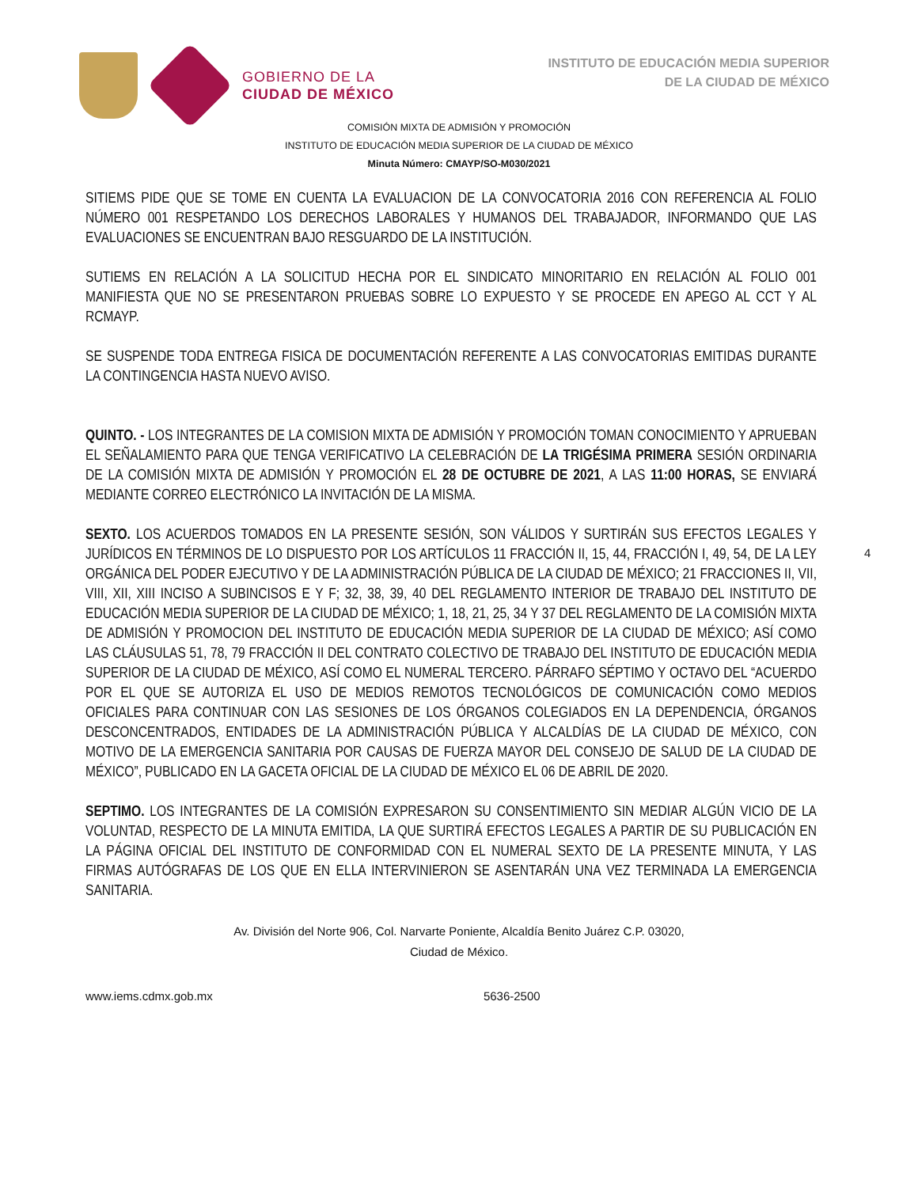GOBIERNO DE LA
CIUDAD DE MÉXICO
INSTITUTO DE EDUCACIÓN MEDIA SUPERIOR
DE LA CIUDAD DE MÉXICO
COMISIÓN MIXTA DE ADMISIÓN Y PROMOCIÓN
INSTITUTO DE EDUCACIÓN MEDIA SUPERIOR DE LA CIUDAD DE MÉXICO
Minuta Número: CMAYP/SO-M030/2021
SITIEMS PIDE QUE SE TOME EN CUENTA LA EVALUACION DE LA CONVOCATORIA 2016 CON REFERENCIA AL FOLIO NÚMERO 001 RESPETANDO LOS DERECHOS LABORALES Y HUMANOS DEL TRABAJADOR, INFORMANDO QUE LAS EVALUACIONES SE ENCUENTRAN BAJO RESGUARDO DE LA INSTITUCIÓN.
SUTIEMS EN RELACIÓN A LA SOLICITUD HECHA POR EL SINDICATO MINORITARIO EN RELACIÓN AL FOLIO 001 MANIFIESTA QUE NO SE PRESENTARON PRUEBAS SOBRE LO EXPUESTO Y SE PROCEDE EN APEGO AL CCT Y AL RCMAYP.
SE SUSPENDE TODA ENTREGA FISICA DE DOCUMENTACIÓN REFERENTE A LAS CONVOCATORIAS EMITIDAS DURANTE LA CONTINGENCIA HASTA NUEVO AVISO.
QUINTO. - LOS INTEGRANTES DE LA COMISION MIXTA DE ADMISIÓN Y PROMOCIÓN TOMAN CONOCIMIENTO Y APRUEBAN EL SEÑALAMIENTO PARA QUE TENGA VERIFICATIVO LA CELEBRACIÓN DE LA TRIGÉSIMA PRIMERA SESIÓN ORDINARIA DE LA COMISIÓN MIXTA DE ADMISIÓN Y PROMOCIÓN EL 28 DE OCTUBRE DE 2021, A LAS 11:00 HORAS, SE ENVIARÁ MEDIANTE CORREO ELECTRÓNICO LA INVITACIÓN DE LA MISMA.
SEXTO. LOS ACUERDOS TOMADOS EN LA PRESENTE SESIÓN, SON VÁLIDOS Y SURTIRÁN SUS EFECTOS LEGALES Y JURÍDICOS EN TÉRMINOS DE LO DISPUESTO POR LOS ARTÍCULOS 11 FRACCIÓN II, 15, 44, FRACCIÓN I, 49, 54, DE LA LEY ORGÁNICA DEL PODER EJECUTIVO Y DE LA ADMINISTRACIÓN PÚBLICA DE LA CIUDAD DE MÉXICO; 21 FRACCIONES II, VII, VIII, XII, XIII INCISO A SUBINCISOS E Y F; 32, 38, 39, 40 DEL REGLAMENTO INTERIOR DE TRABAJO DEL INSTITUTO DE EDUCACIÓN MEDIA SUPERIOR DE LA CIUDAD DE MÉXICO; 1, 18, 21, 25, 34 Y 37 DEL REGLAMENTO DE LA COMISIÓN MIXTA DE ADMISIÓN Y PROMOCION DEL INSTITUTO DE EDUCACIÓN MEDIA SUPERIOR DE LA CIUDAD DE MÉXICO; ASÍ COMO LAS CLÁUSULAS 51, 78, 79 FRACCIÓN II DEL CONTRATO COLECTIVO DE TRABAJO DEL INSTITUTO DE EDUCACIÓN MEDIA SUPERIOR DE LA CIUDAD DE MÉXICO, ASÍ COMO EL NUMERAL TERCERO. PÁRRAFO SÉPTIMO Y OCTAVO DEL “ACUERDO POR EL QUE SE AUTORIZA EL USO DE MEDIOS REMOTOS TECNOLÓGICOS DE COMUNICACIÓN COMO MEDIOS OFICIALES PARA CONTINUAR CON LAS SESIONES DE LOS ÓRGANOS COLEGIADOS EN LA DEPENDENCIA, ÓRGANOS DESCONCENTRADOS, ENTIDADES DE LA ADMINISTRACIÓN PÚBLICA Y ALCALDÍAS DE LA CIUDAD DE MÉXICO, CON MOTIVO DE LA EMERGENCIA SANITARIA POR CAUSAS DE FUERZA MAYOR DEL CONSEJO DE SALUD DE LA CIUDAD DE MÉXICO”, PUBLICADO EN LA GACETA OFICIAL DE LA CIUDAD DE MÉXICO EL 06 DE ABRIL DE 2020.
SEPTIMO. LOS INTEGRANTES DE LA COMISIÓN EXPRESARON SU CONSENTIMIENTO SIN MEDIAR ALGÚN VICIO DE LA VOLUNTAD, RESPECTO DE LA MINUTA EMITIDA, LA QUE SURTIRÁ EFECTOS LEGALES A PARTIR DE SU PUBLICACIÓN EN LA PÁGINA OFICIAL DEL INSTITUTO DE CONFORMIDAD CON EL NUMERAL SEXTO DE LA PRESENTE MINUTA, Y LAS FIRMAS AUTÓGRAFAS DE LOS QUE EN ELLA INTERVINIERON SE ASENTARÁN UNA VEZ TERMINADA LA EMERGENCIA SANITARIA.
4
Av. División del Norte 906, Col. Narvarte Poniente, Alcaldía Benito Juárez C.P. 03020,
Ciudad de México.
www.iems.cdmx.gob.mx 5636-2500